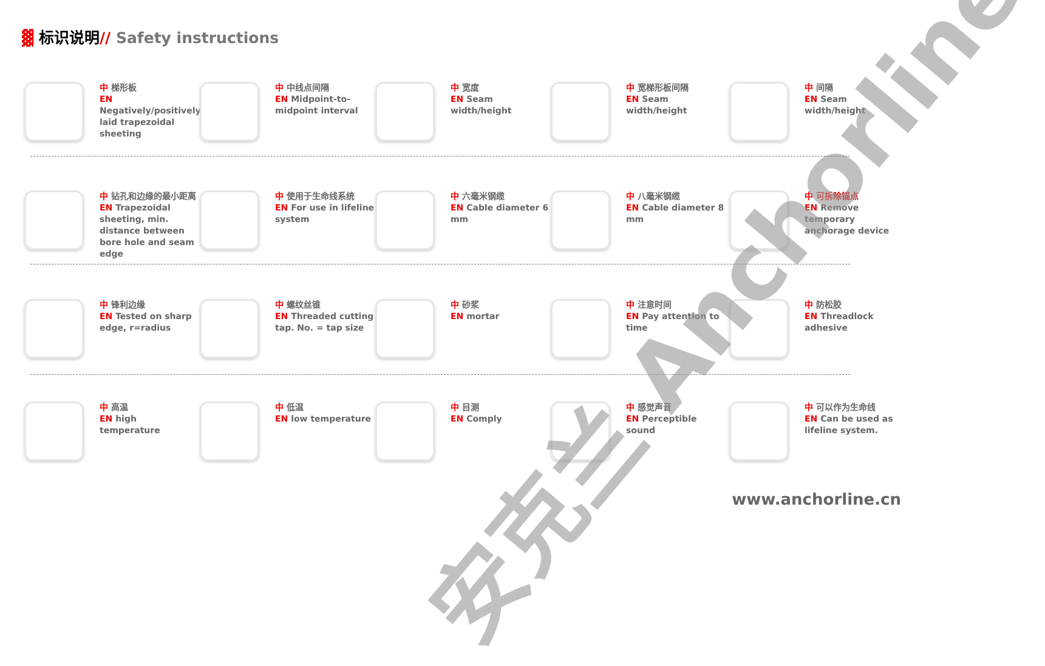▓ 标识说明// Safety instructions
中 梯形板
EN
Negatively/positively laid trapezoidal sheeting
中 中线点间隔
EN Midpoint-to-midpoint interval
中 宽度
EN Seam width/height
中 宽梯形板间隔
EN Seam width/height
中 间隔
EN Seam width/height
中 钻孔和边缘的最小距离
EN Trapezoidal sheeting, min. distance between bore hole and seam edge
中 使用于生命线系统
EN For use in lifeline system
中 六毫米钢缆
EN Cable diameter 6 mm
中 八毫米钢缆
EN Cable diameter 8 mm
中 可拆除锚点
EN Remove temporary anchorage device
中 锋利边缘
EN Tested on sharp edge, r=radius
中 螺纹丝锥
EN Threaded cutting tap. No. = tap size
中 砂浆
EN mortar
中 注意时间
EN Pay attention to time
中 防松胶
EN Threadlock adhesive
中 高温
EN high temperature
中 低温
EN low temperature
中 目测
EN Comply
中 感觉声音
EN Perceptible sound
中 可以作为生命线
EN Can be used as lifeline system.
安克兰 Anchorline
www.anchorline.cn